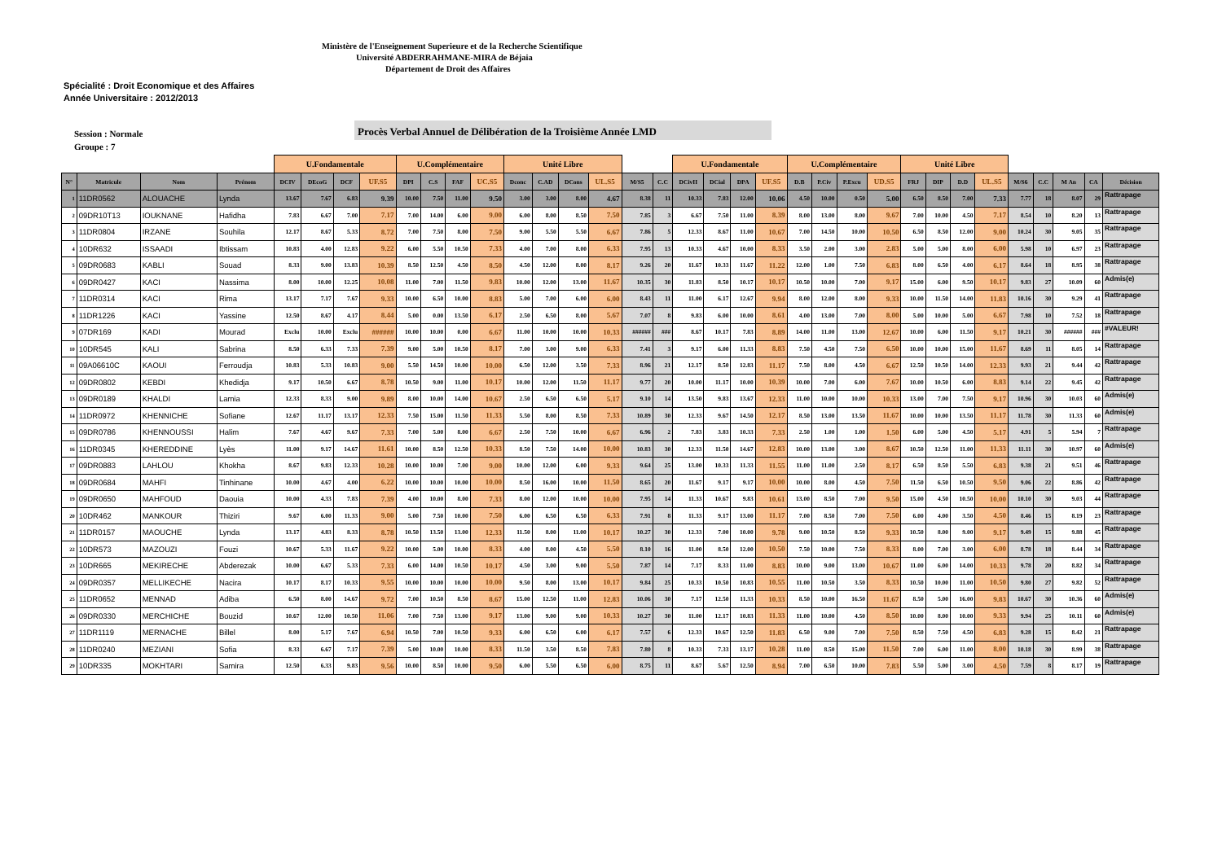Ministère de l'Enseignement Superieure et de la Recherche Scientifique
Université ABDERRAHMANE-MIRA de Béjaia
Département de Droit des Affaires
Spécialité : Droit Economique et des Affaires
Année Universitaire : 2012/2013
Session : Normale
Groupe : 7
Procès Verbal Annuel de Délibération de la Troisième Année LMD
| | | | | U.Fondamentale | | | | U.Complémentaire | | | | Unité Libre | | | | | | U.Fondamentale | | | | U.Complémentaire | | | | Unité Libre | | | | | | | | |
| --- | --- | --- | --- | --- | --- | --- | --- | --- | --- | --- | --- | --- | --- | --- | --- | --- | --- | --- | --- | --- | --- | --- | --- | --- | --- | --- | --- | --- | --- | --- | --- | --- | --- | --- |
| N° | Matricule | Nom | Prénom | DCIV | DEcoG | DCF | UF.S5 | DPI | C.S | FAF | UC.S5 | Dconc | C.AD | DCons | UL.S5 | M/S5 | C.C | DCivII | DCial | DPA | UF.S5 | D.B | P.Civ | P.Excu | UD.S5 | FRJ | DIP | D.D | UL.S5 | M/S6 | C.C | M An | CA | Décision |
| 1 | 11DR0562 | ALOUACHE | Lynda | 13.67 | 7.67 | 6.83 | 9.39 | 10.00 | 7.50 | 11.00 | 9.50 | 3.00 | 3.00 | 8.00 | 4.67 | 8.38 | 11 | 10.33 | 7.83 | 12.00 | 10.06 | 4.50 | 10.00 | 0.50 | 5.00 | 6.50 | 8.50 | 7.00 | 7.33 | 7.77 | 18 | 8.07 | 29 | Rattrapage |
| 2 | 09DR10T13 | IOUKNANE | Hafidha | 7.83 | 6.67 | 7.00 | 7.17 | 7.00 | 14.00 | 6.00 | 9.00 | 6.00 | 8.00 | 8.50 | 7.50 | 7.85 | 3 | 6.67 | 7.50 | 11.00 | 8.39 | 8.00 | 13.00 | 8.00 | 9.67 | 7.00 | 10.00 | 4.50 | 7.17 | 8.54 | 10 | 8.20 | 13 | Rattrapage |
| 3 | 11DR0804 | IRZANE | Souhila | 12.17 | 8.67 | 5.33 | 8.72 | 7.00 | 7.50 | 8.00 | 7.50 | 9.00 | 5.50 | 5.50 | 6.67 | 7.86 | 5 | 12.33 | 8.67 | 11.00 | 10.67 | 7.00 | 14.50 | 10.00 | 10.50 | 6.50 | 8.50 | 12.00 | 9.00 | 10.24 | 30 | 9.05 | 35 | Rattrapage |
| 4 | 10DR632 | ISSAADI | Ibtissam | 10.83 | 4.00 | 12.83 | 9.22 | 6.00 | 5.50 | 10.50 | 7.33 | 4.00 | 7.00 | 8.00 | 6.33 | 7.95 | 13 | 10.33 | 4.67 | 10.00 | 8.33 | 3.50 | 2.00 | 3.00 | 2.83 | 5.00 | 5.00 | 8.00 | 6.00 | 5.98 | 10 | 6.97 | 23 | Rattrapage |
| 5 | 09DR0683 | KABLI | Souad | 8.33 | 9.00 | 13.83 | 10.39 | 8.50 | 12.50 | 4.50 | 8.50 | 4.50 | 12.00 | 8.00 | 8.17 | 9.26 | 20 | 11.67 | 10.33 | 11.67 | 11.22 | 12.00 | 1.00 | 7.50 | 6.83 | 8.00 | 6.50 | 4.00 | 6.17 | 8.64 | 18 | 8.95 | 38 | Rattrapage |
| 6 | 09DR0427 | KACI | Nassima | 8.00 | 10.00 | 12.25 | 10.08 | 11.00 | 7.00 | 11.50 | 9.83 | 10.00 | 12.00 | 13.00 | 11.67 | 10.35 | 30 | 11.83 | 8.50 | 10.17 | 10.17 | 10.50 | 10.00 | 7.00 | 9.17 | 15.00 | 6.00 | 9.50 | 10.17 | 9.83 | 27 | 10.09 | 60 | Admis(e) |
| 7 | 11DR0314 | KACI | Rima | 13.17 | 7.17 | 7.67 | 9.33 | 10.00 | 6.50 | 10.00 | 8.83 | 5.00 | 7.00 | 6.00 | 6.00 | 8.43 | 11 | 11.00 | 6.17 | 12.67 | 9.94 | 8.00 | 12.00 | 8.00 | 9.33 | 10.00 | 11.50 | 14.00 | 11.83 | 10.16 | 30 | 9.29 | 41 | Rattrapage |
| 8 | 11DR1226 | KACI | Yassine | 12.50 | 8.67 | 4.17 | 8.44 | 5.00 | 0.00 | 13.50 | 6.17 | 2.50 | 6.50 | 8.00 | 5.67 | 7.07 | 8 | 9.83 | 6.00 | 10.00 | 8.61 | 4.00 | 13.00 | 7.00 | 8.00 | 5.00 | 10.00 | 5.00 | 6.67 | 7.98 | 10 | 7.52 | 18 | Rattrapage |
| 9 | 07DR169 | KADI | Mourad | Exclu | 10.00 | Exclu | ###### | 10.00 | 10.00 | 0.00 | 6.67 | 11.00 | 10.00 | 10.00 | 10.33 | ###### | ### | 8.67 | 10.17 | 7.83 | 8.89 | 14.00 | 11.00 | 13.00 | 12.67 | 10.00 | 6.00 | 11.50 | 9.17 | 10.21 | 30 | ###### | ### | #VALEUR! |
| 10 | 10DR545 | KALI | Sabrina | 8.50 | 6.33 | 7.33 | 7.39 | 9.00 | 5.00 | 10.50 | 8.17 | 7.00 | 3.00 | 9.00 | 6.33 | 7.41 | 3 | 9.17 | 6.00 | 11.33 | 8.83 | 7.50 | 4.50 | 7.50 | 6.50 | 10.00 | 10.00 | 15.00 | 11.67 | 8.69 | 11 | 8.05 | 14 | Rattrapage |
| 11 | 09A06610C | KAOUI | Ferroudja | 10.83 | 5.33 | 10.83 | 9.00 | 5.50 | 14.50 | 10.00 | 10.00 | 6.50 | 12.00 | 3.50 | 7.33 | 8.96 | 21 | 12.17 | 8.50 | 12.83 | 11.17 | 7.50 | 8.00 | 4.50 | 6.67 | 12.50 | 10.50 | 14.00 | 12.33 | 9.93 | 21 | 9.44 | 42 | Rattrapage |
| 12 | 09DR0802 | KEBDI | Khedidja | 9.17 | 10.50 | 6.67 | 8.78 | 10.50 | 9.00 | 11.00 | 10.17 | 10.00 | 12.00 | 11.50 | 11.17 | 9.77 | 20 | 10.00 | 11.17 | 10.00 | 10.39 | 10.00 | 7.00 | 6.00 | 7.67 | 10.00 | 10.50 | 6.00 | 8.83 | 9.14 | 22 | 9.45 | 42 | Rattrapage |
| 13 | 09DR0189 | KHALDI | Lamia | 12.33 | 8.33 | 9.00 | 9.89 | 8.00 | 10.00 | 14.00 | 10.67 | 2.50 | 6.50 | 6.50 | 5.17 | 9.10 | 14 | 13.50 | 9.83 | 13.67 | 12.33 | 11.00 | 10.00 | 10.00 | 10.33 | 13.00 | 7.00 | 7.50 | 9.17 | 10.96 | 30 | 10.03 | 60 | Admis(e) |
| 14 | 11DR0972 | KHENNICHE | Sofiane | 12.67 | 11.17 | 13.17 | 12.33 | 7.50 | 15.00 | 11.50 | 11.33 | 5.50 | 8.00 | 8.50 | 7.33 | 10.89 | 30 | 12.33 | 9.67 | 14.50 | 12.17 | 8.50 | 13.00 | 13.50 | 11.67 | 10.00 | 10.00 | 13.50 | 11.17 | 11.78 | 30 | 11.33 | 60 | Admis(e) |
| 15 | 09DR0786 | KHENNOUSSI | Halim | 7.67 | 4.67 | 9.67 | 7.33 | 7.00 | 5.00 | 8.00 | 6.67 | 2.50 | 7.50 | 10.00 | 6.67 | 6.96 | 2 | 7.83 | 3.83 | 10.33 | 7.33 | 2.50 | 1.00 | 1.00 | 1.50 | 6.00 | 5.00 | 4.50 | 5.17 | 4.91 | 5 | 5.94 | 7 | Rattrapage |
| 16 | 11DR0345 | KHEREDDINE | Lyès | 11.00 | 9.17 | 14.67 | 11.61 | 10.00 | 8.50 | 12.50 | 10.33 | 8.50 | 7.50 | 14.00 | 10.00 | 10.83 | 30 | 12.33 | 11.50 | 14.67 | 12.83 | 10.00 | 13.00 | 3.00 | 8.67 | 10.50 | 12.50 | 11.00 | 11.33 | 11.11 | 30 | 10.97 | 60 | Admis(e) |
| 17 | 09DR0883 | LAHLOU | Khokha | 8.67 | 9.83 | 12.33 | 10.28 | 10.00 | 10.00 | 7.00 | 9.00 | 10.00 | 12.00 | 6.00 | 9.33 | 9.64 | 25 | 13.00 | 10.33 | 11.33 | 11.55 | 11.00 | 11.00 | 2.50 | 8.17 | 6.50 | 8.50 | 5.50 | 6.83 | 9.38 | 21 | 9.51 | 46 | Rattrapage |
| 18 | 09DR0684 | MAHFI | Tinhinane | 10.00 | 4.67 | 4.00 | 6.22 | 10.00 | 10.00 | 10.00 | 10.00 | 8.50 | 16.00 | 10.00 | 11.50 | 8.65 | 20 | 11.67 | 9.17 | 9.17 | 10.00 | 10.00 | 8.00 | 4.50 | 7.50 | 11.50 | 6.50 | 10.50 | 9.50 | 9.06 | 22 | 8.86 | 42 | Rattrapage |
| 19 | 09DR0650 | MAHFOUD | Daouia | 10.00 | 4.33 | 7.83 | 7.39 | 4.00 | 10.00 | 8.00 | 7.33 | 8.00 | 12.00 | 10.00 | 10.00 | 7.95 | 14 | 11.33 | 10.67 | 9.83 | 10.61 | 13.00 | 8.50 | 7.00 | 9.50 | 15.00 | 4.50 | 10.50 | 10.00 | 10.10 | 30 | 9.03 | 44 | Rattrapage |
| 20 | 10DR462 | MANKOUR | Thiziri | 9.67 | 6.00 | 11.33 | 9.00 | 5.00 | 7.50 | 10.00 | 7.50 | 6.00 | 6.50 | 6.50 | 6.33 | 7.91 | 8 | 11.33 | 9.17 | 13.00 | 11.17 | 7.00 | 8.50 | 7.00 | 7.50 | 6.00 | 4.00 | 3.50 | 4.50 | 8.46 | 15 | 8.19 | 23 | Rattrapage |
| 21 | 11DR0157 | MAOUCHE | Lynda | 13.17 | 4.83 | 8.33 | 8.78 | 10.50 | 13.50 | 13.00 | 12.33 | 11.50 | 8.00 | 11.00 | 10.17 | 10.27 | 30 | 12.33 | 7.00 | 10.00 | 9.78 | 9.00 | 10.50 | 8.50 | 9.33 | 10.50 | 8.00 | 9.00 | 9.17 | 9.49 | 15 | 9.88 | 45 | Rattrapage |
| 22 | 10DR573 | MAZOUZI | Fouzi | 10.67 | 5.33 | 11.67 | 9.22 | 10.00 | 5.00 | 10.00 | 8.33 | 4.00 | 8.00 | 4.50 | 5.50 | 8.10 | 16 | 11.00 | 8.50 | 12.00 | 10.50 | 7.50 | 10.00 | 7.50 | 8.33 | 8.00 | 7.00 | 3.00 | 6.00 | 8.78 | 18 | 8.44 | 34 | Rattrapage |
| 23 | 10DR665 | MEKIRECHE | Abderezak | 10.00 | 6.67 | 5.33 | 7.33 | 6.00 | 14.00 | 10.50 | 10.17 | 4.50 | 3.00 | 9.00 | 5.50 | 7.87 | 14 | 7.17 | 8.33 | 11.00 | 8.83 | 10.00 | 9.00 | 13.00 | 10.67 | 11.00 | 6.00 | 14.00 | 10.33 | 9.78 | 20 | 8.82 | 34 | Rattrapage |
| 24 | 09DR0357 | MELLIKECHE | Nacira | 10.17 | 8.17 | 10.33 | 9.55 | 10.00 | 10.00 | 10.00 | 10.00 | 9.50 | 8.00 | 13.00 | 10.17 | 9.84 | 25 | 10.33 | 10.50 | 10.83 | 10.55 | 11.00 | 10.50 | 3.50 | 8.33 | 10.50 | 10.00 | 11.00 | 10.50 | 9.80 | 27 | 9.82 | 52 | Rattrapage |
| 25 | 11DR0652 | MENNAD | Adiba | 6.50 | 8.00 | 14.67 | 9.72 | 7.00 | 10.50 | 8.50 | 8.67 | 15.00 | 12.50 | 11.00 | 12.83 | 10.06 | 30 | 7.17 | 12.50 | 11.33 | 10.33 | 8.50 | 10.00 | 16.50 | 11.67 | 8.50 | 5.00 | 16.00 | 9.83 | 10.67 | 30 | 10.36 | 60 | Admis(e) |
| 26 | 09DR0330 | MERCHICHE | Bouzid | 10.67 | 12.00 | 10.50 | 11.06 | 7.00 | 7.50 | 13.00 | 9.17 | 13.00 | 9.00 | 9.00 | 10.33 | 10.27 | 30 | 11.00 | 12.17 | 10.83 | 11.33 | 11.00 | 10.00 | 4.50 | 8.50 | 10.00 | 8.00 | 10.00 | 9.33 | 9.94 | 25 | 10.11 | 60 | Admis(e) |
| 27 | 11DR1119 | MERNACHE | Billel | 8.00 | 5.17 | 7.67 | 6.94 | 10.50 | 7.00 | 10.50 | 9.33 | 6.00 | 6.50 | 6.00 | 6.17 | 7.57 | 6 | 12.33 | 10.67 | 12.50 | 11.83 | 6.50 | 9.00 | 7.00 | 7.50 | 8.50 | 7.50 | 4.50 | 6.83 | 9.28 | 15 | 8.42 | 21 | Rattrapage |
| 28 | 11DR0240 | MEZIANI | Sofia | 8.33 | 6.67 | 7.17 | 7.39 | 5.00 | 10.00 | 10.00 | 8.33 | 11.50 | 3.50 | 8.50 | 7.83 | 7.80 | 8 | 10.33 | 7.33 | 13.17 | 10.28 | 11.00 | 8.50 | 15.00 | 11.50 | 7.00 | 6.00 | 11.00 | 8.00 | 10.18 | 30 | 8.99 | 38 | Rattrapage |
| 29 | 10DR335 | MOKHTARI | Samira | 12.50 | 6.33 | 9.83 | 9.56 | 10.00 | 8.50 | 10.00 | 9.50 | 6.00 | 5.50 | 6.50 | 6.00 | 8.75 | 11 | 8.67 | 5.67 | 12.50 | 8.94 | 7.00 | 6.50 | 10.00 | 7.83 | 5.50 | 5.00 | 3.00 | 4.50 | 7.59 | 8 | 8.17 | 19 | Rattrapage |